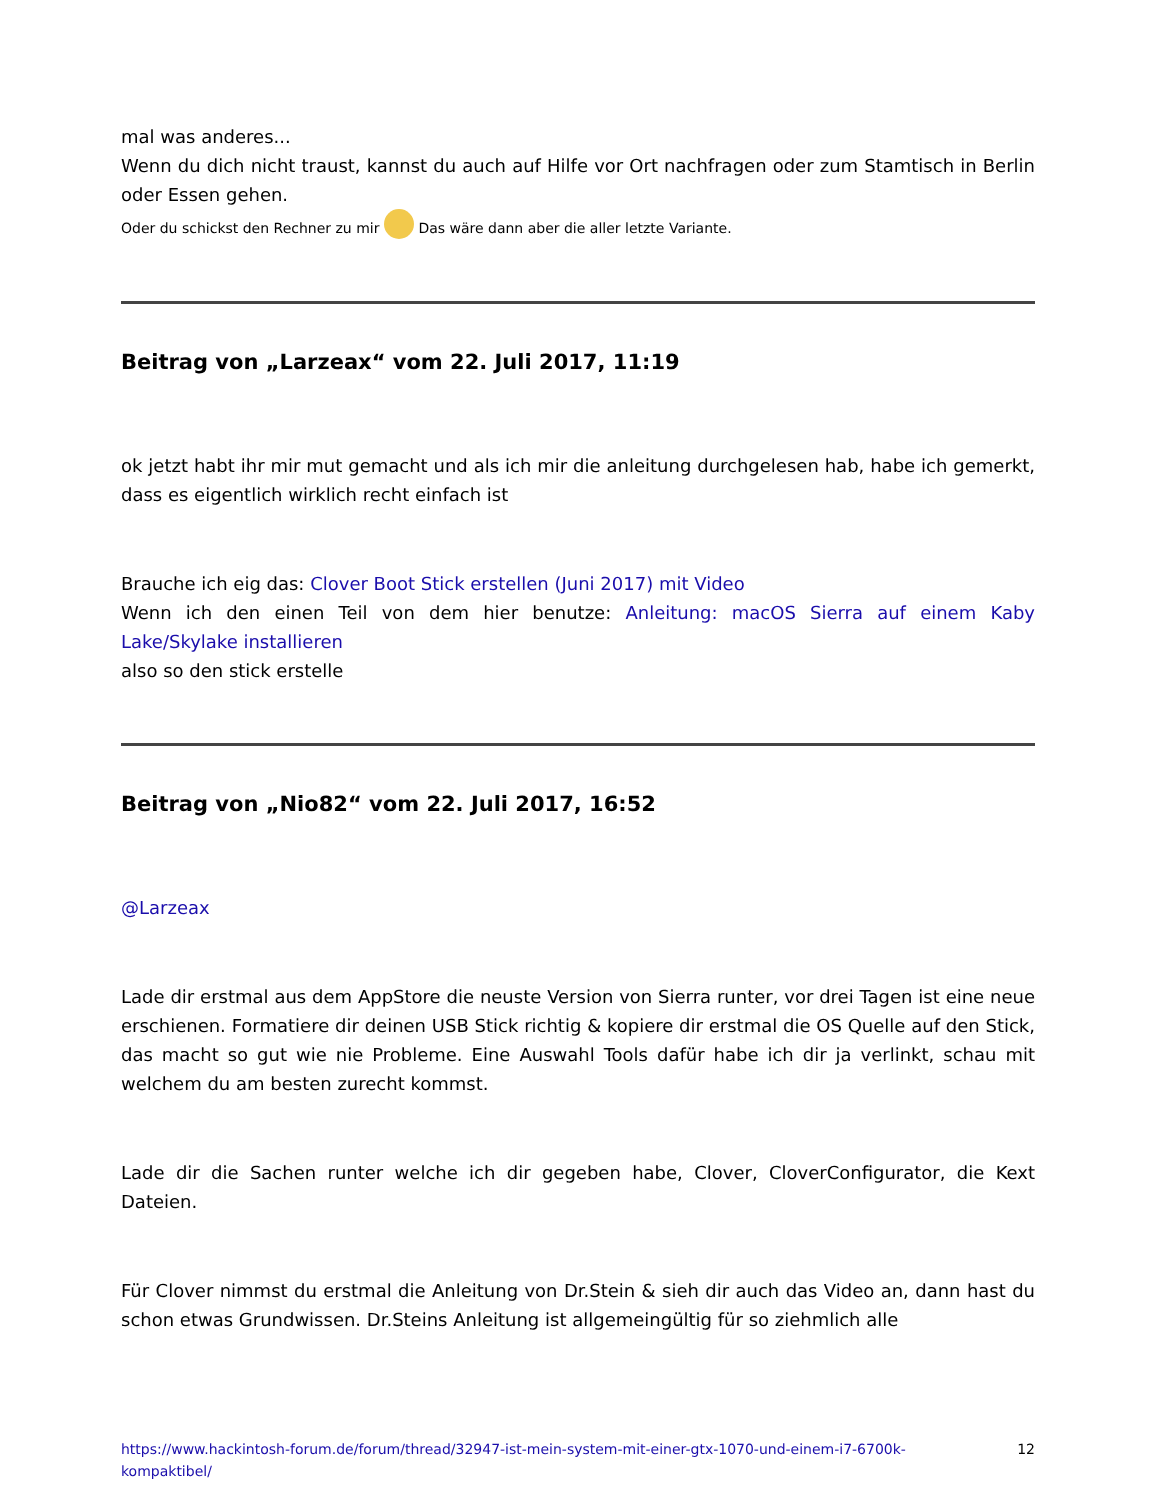mal was anderes...
Wenn du dich nicht traust, kannst du auch auf Hilfe vor Ort nachfragen oder zum Stamtisch in Berlin oder Essen gehen.
Oder du schickst den Rechner zu mir Das wäre dann aber die aller letzte Variante.
Beitrag von „Larzeax“ vom 22. Juli 2017, 11:19
ok jetzt habt ihr mir mut gemacht und als ich mir die anleitung durchgelesen hab, habe ich gemerkt, dass es eigentlich wirklich recht einfach ist
Brauche ich eig das: Clover Boot Stick erstellen (Juni 2017) mit Video
Wenn ich den einen Teil von dem hier benutze: Anleitung: macOS Sierra auf einem Kaby Lake/Skylake installieren
also so den stick erstelle
Beitrag von „Nio82“ vom 22. Juli 2017, 16:52
@Larzeax
Lade dir erstmal aus dem AppStore die neuste Version von Sierra runter, vor drei Tagen ist eine neue erschienen. Formatiere dir deinen USB Stick richtig & kopiere dir erstmal die OS Quelle auf den Stick, das macht so gut wie nie Probleme. Eine Auswahl Tools dafür habe ich dir ja verlinkt, schau mit welchem du am besten zurecht kommst.
Lade dir die Sachen runter welche ich dir gegeben habe, Clover, CloverConfigurator, die Kext Dateien.
Für Clover nimmst du erstmal die Anleitung von Dr.Stein & sieh dir auch das Video an, dann hast du schon etwas Grundwissen. Dr.Steins Anleitung ist allgemeingültig für so ziehmlich alle
https://www.hackintosh-forum.de/forum/thread/32947-ist-mein-system-mit-einer-gtx-1070-und-einem-i7-6700k-kompaktibel/ 12